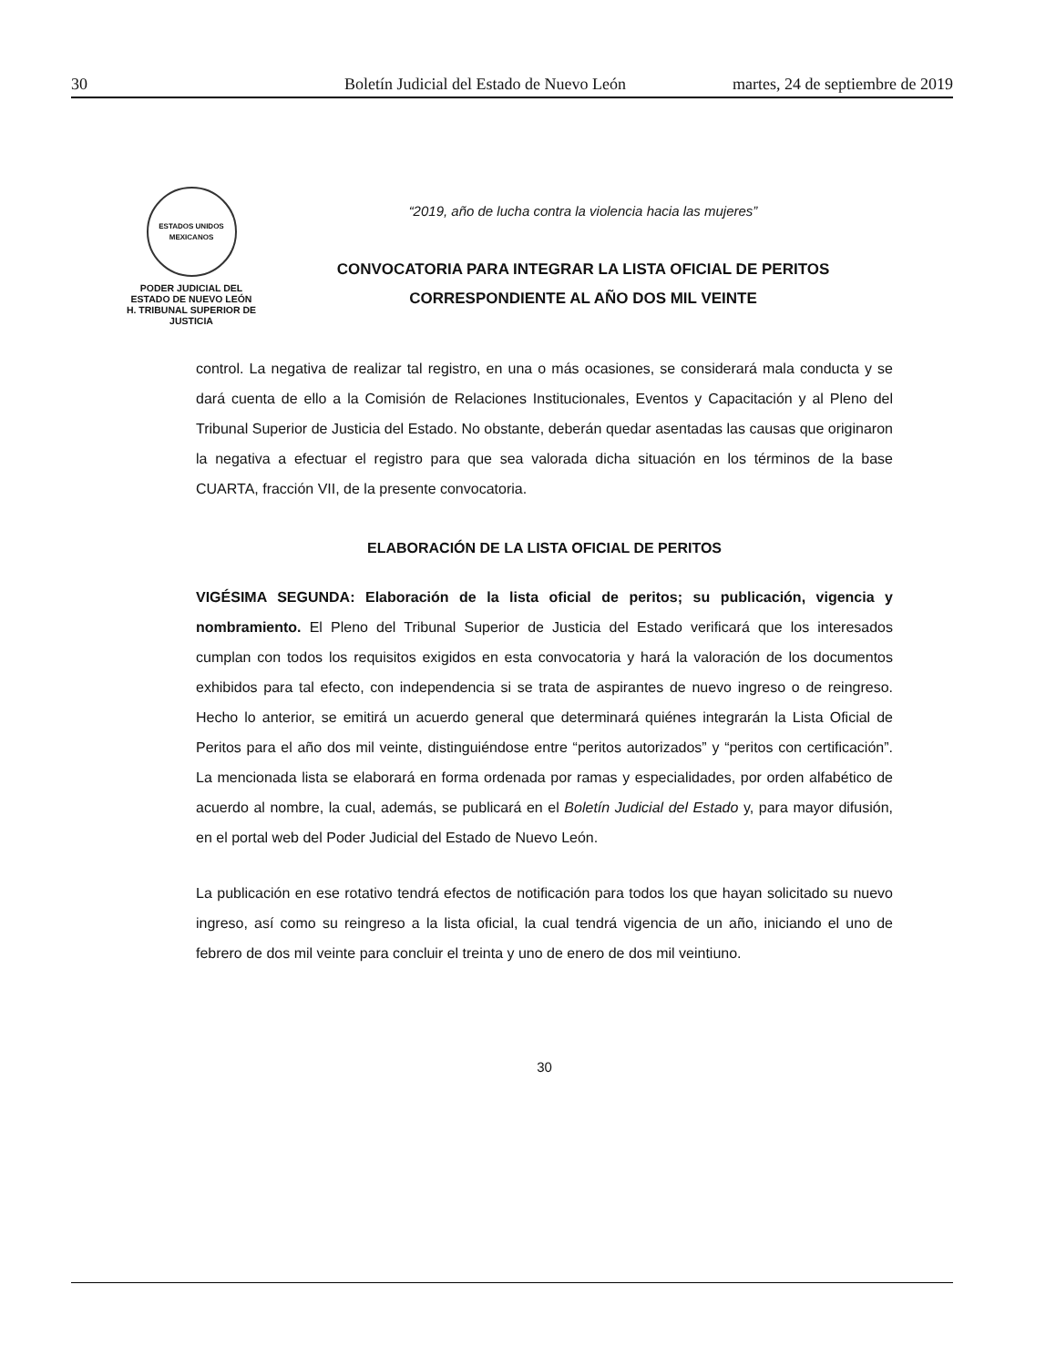30 Boletín Judicial del Estado de Nuevo León martes, 24 de septiembre de 2019
ESTADOS UNIDOS MEXICANOS
PODER JUDICIAL DEL
ESTADO DE NUEVO LEÓN
H. TRIBUNAL SUPERIOR DE
JUSTICIA
“2019, año de lucha contra la violencia hacia las mujeres”
CONVOCATORIA PARA INTEGRAR LA LISTA OFICIAL DE PERITOS
CORRESPONDIENTE AL AÑO DOS MIL VEINTE
control. La negativa de realizar tal registro, en una o más ocasiones, se considerará mala conducta y se dará cuenta de ello a la Comisión de Relaciones Institucionales, Eventos y Capacitación y al Pleno del Tribunal Superior de Justicia del Estado. No obstante, deberán quedar asentadas las causas que originaron la negativa a efectuar el registro para que sea valorada dicha situación en los términos de la base CUARTA, fracción VII, de la presente convocatoria.
ELABORACIÓN DE LA LISTA OFICIAL DE PERITOS
VIGÉSIMA SEGUNDA: Elaboración de la lista oficial de peritos; su publicación, vigencia y nombramiento. El Pleno del Tribunal Superior de Justicia del Estado verificará que los interesados cumplan con todos los requisitos exigidos en esta convocatoria y hará la valoración de los documentos exhibidos para tal efecto, con independencia si se trata de aspirantes de nuevo ingreso o de reingreso. Hecho lo anterior, se emitirá un acuerdo general que determinará quiénes integrarán la Lista Oficial de Peritos para el año dos mil veinte, distinguiéndose entre “peritos autorizados” y “peritos con certificación”. La mencionada lista se elaborará en forma ordenada por ramas y especialidades, por orden alfabético de acuerdo al nombre, la cual, además, se publicará en el Boletín Judicial del Estado y, para mayor difusión, en el portal web del Poder Judicial del Estado de Nuevo León.
La publicación en ese rotativo tendrá efectos de notificación para todos los que hayan solicitado su nuevo ingreso, así como su reingreso a la lista oficial, la cual tendrá vigencia de un año, iniciando el uno de febrero de dos mil veinte para concluir el treinta y uno de enero de dos mil veintiuno.
30